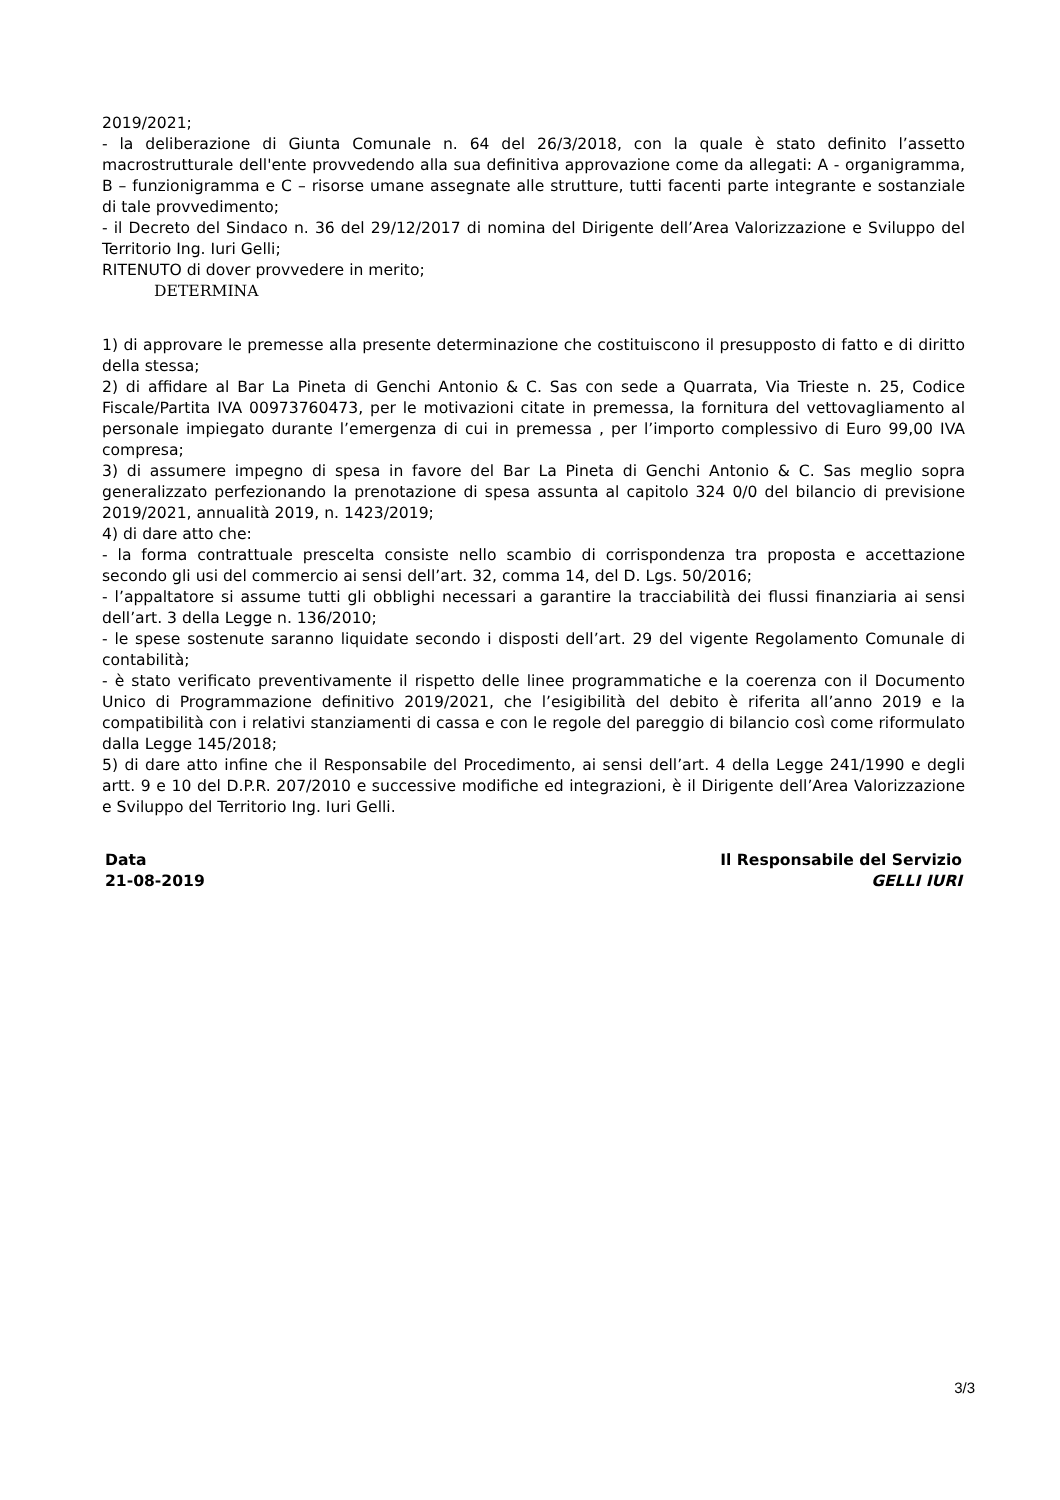2019/2021;
- la deliberazione di Giunta Comunale n. 64 del 26/3/2018, con la quale è stato definito l’assetto macrostrutturale dell'ente provvedendo alla sua definitiva approvazione come da allegati: A - organigramma, B – funzionigramma e C – risorse umane assegnate alle strutture, tutti facenti parte integrante e sostanziale di tale provvedimento;
- il Decreto del Sindaco n. 36 del 29/12/2017 di nomina del Dirigente dell’Area Valorizzazione e Sviluppo del Territorio Ing. Iuri Gelli;
RITENUTO di dover provvedere in merito;
DETERMINA
1) di approvare le premesse alla presente determinazione che costituiscono il presupposto di fatto e di diritto della stessa;
2) di affidare al Bar La Pineta di Genchi Antonio & C. Sas con sede a Quarrata, Via Trieste n. 25, Codice Fiscale/Partita IVA 00973760473, per le motivazioni citate in premessa, la fornitura del vettovagliamento al personale impiegato durante l’emergenza di cui in premessa , per l’importo complessivo di Euro 99,00 IVA compresa;
3) di assumere impegno di spesa in favore del Bar La Pineta di Genchi Antonio & C. Sas meglio sopra generalizzato perfezionando la prenotazione di spesa assunta al capitolo 324 0/0 del bilancio di previsione 2019/2021, annualità 2019, n. 1423/2019;
4) di dare atto che:
- la forma contrattuale prescelta consiste nello scambio di corrispondenza tra proposta e accettazione secondo gli usi del commercio ai sensi dell’art. 32, comma 14, del D. Lgs. 50/2016;
- l’appaltatore si assume tutti gli obblighi necessari a garantire la tracciabilità dei flussi finanziaria ai sensi dell’art. 3 della Legge n. 136/2010;
- le spese sostenute saranno liquidate secondo i disposti dell’art. 29 del vigente Regolamento Comunale di contabilità;
- è stato verificato preventivamente il rispetto delle linee programmatiche e la coerenza con il Documento Unico di Programmazione definitivo 2019/2021, che l’esigibilità del debito è riferita all’anno 2019 e la compatibilità con i relativi stanziamenti di cassa e con le regole del pareggio di bilancio così come riformulato dalla Legge 145/2018;
5) di dare atto infine che il Responsabile del Procedimento, ai sensi dell’art. 4 della Legge 241/1990 e degli artt. 9 e 10 del D.P.R. 207/2010 e successive modifiche ed integrazioni, è il Dirigente dell’Area Valorizzazione e Sviluppo del Territorio Ing. Iuri Gelli.
Data
21-08-2019
Il Responsabile del Servizio
GELLI IURI
3/3